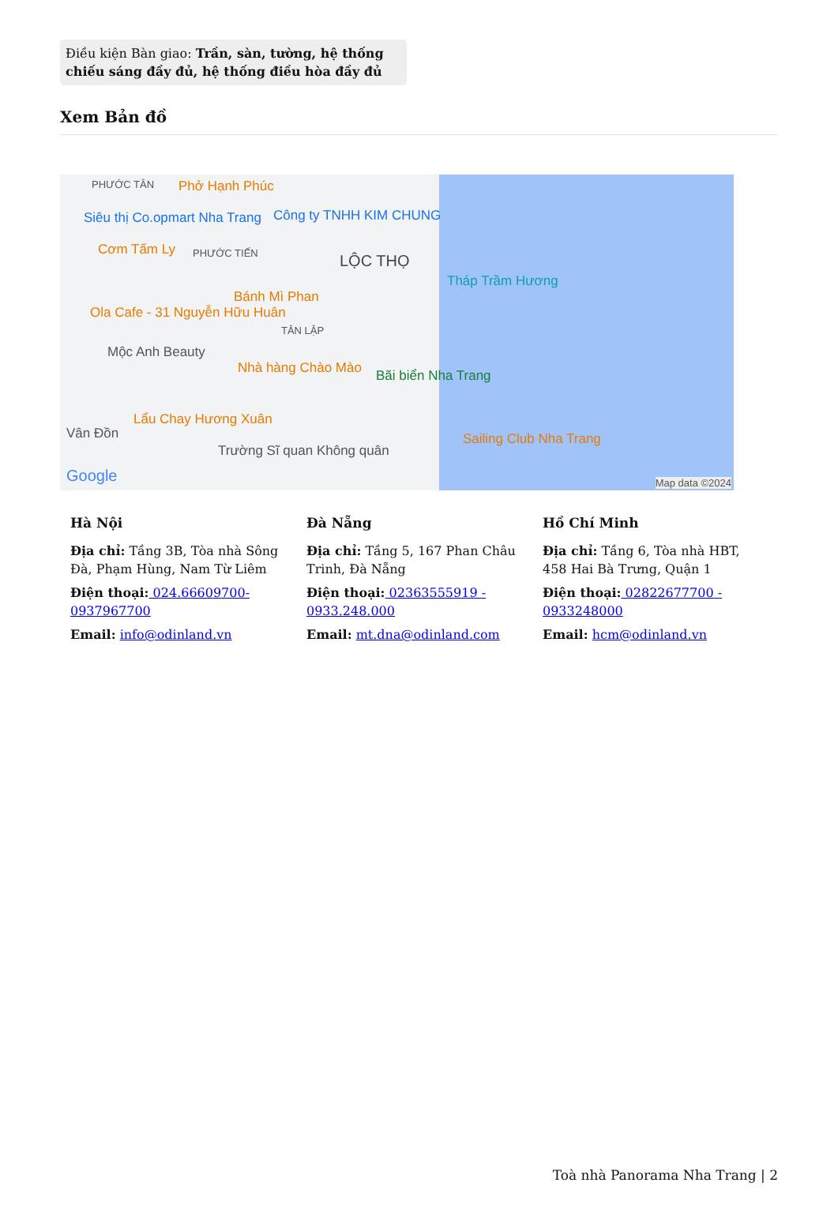Điều kiện Bàn giao: Trần, sàn, tường, hệ thống chiếu sáng đầy đủ, hệ thống điều hòa đầy đủ
Xem Bản đồ
PHƯỚC TÂN Phở Hạnh Phúc
Siêu thị Co.opmart Nha Trang Công ty TNHH KIM CHUNG
Cơm Tấm Ly PHƯỚC TIẾN LỘC THỌ
Tháp Trầm Hương
Bánh Mì Phan
Ola Cafe - 31 Nguyễn Hữu Huân
TÂN LẬP
Mộc Anh Beauty
Nhà hàng Chào Mào Bãi biển Nha Trang
Lẩu Chay Hương Xuân
Vân Đồn Sailing Club Nha Trang
Trường Sĩ quan Không quân
Google Map data ©2024
Hà Nội
Địa chỉ: Tầng 3B, Tòa nhà Sông Đà, Phạm Hùng, Nam Từ Liêm
Điện thoại: 024.66609700-0937967700
Email: info@odinland.vn
Đà Nẵng
Địa chỉ: Tầng 5, 167 Phan Châu Trinh, Đà Nẵng
Điện thoại: 02363555919 - 0933.248.000
Email: mt.dna@odinland.com
Hồ Chí Minh
Địa chỉ: Tầng 6, Tòa nhà HBT, 458 Hai Bà Trưng, Quận 1
Điện thoại: 02822677700 - 0933248000
Email: hcm@odinland.vn
Toà nhà Panorama Nha Trang | 2